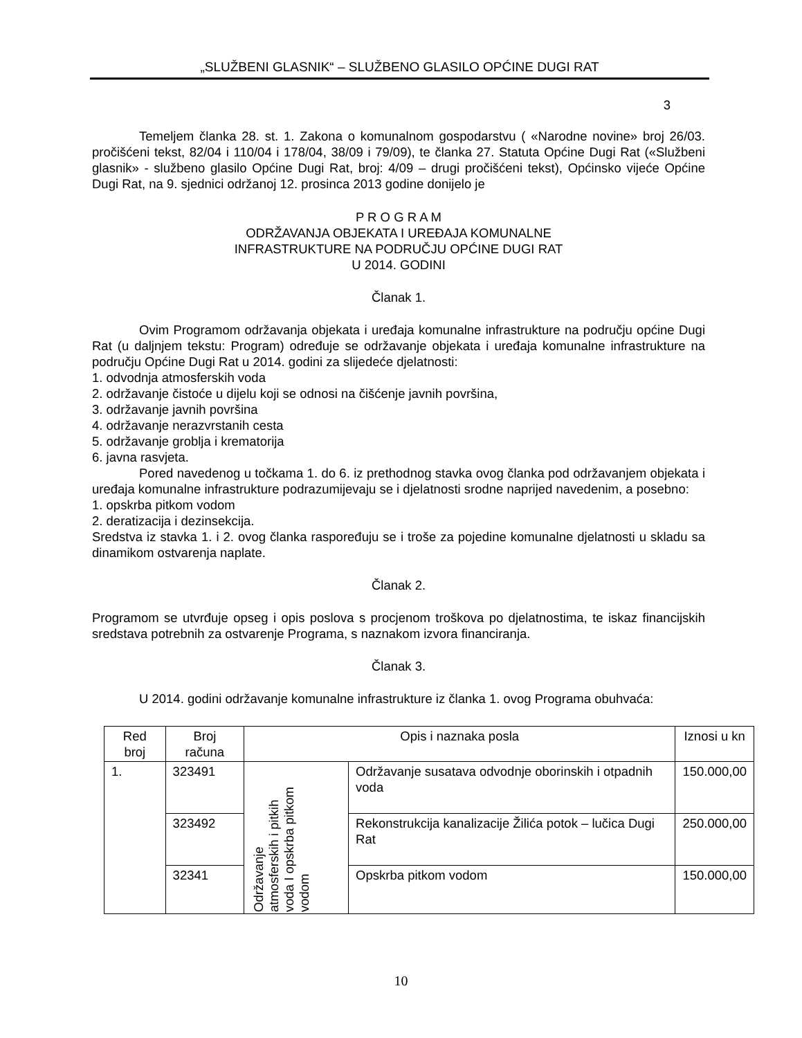„SLUŽBENI GLASNIK“ – SLUŽBENO GLASILO OPĆINE DUGI RAT
3
Temeljem članka 28. st. 1. Zakona o komunalnom gospodarstvu ( «Narodne novine» broj 26/03. pročišćeni tekst, 82/04 i 110/04 i 178/04, 38/09 i 79/09), te članka 27. Statuta Općine Dugi Rat («Službeni glasnik» - službeno glasilo Općine Dugi Rat, broj: 4/09 – drugi pročišćeni tekst), Općinsko vijeće Općine Dugi Rat, na 9. sjednici održanoj 12. prosinca 2013 godine donijelo je
P R O G R A M
ODRŽAVANJA OBJEKATA I UREĐAJA KOMUNALNE
INFRASTRUKTURE NA PODRUČJU OPĆINE DUGI RAT
U 2014. GODINI
Članak 1.
Ovim Programom održavanja objekata i uređaja komunalne infrastrukture na području općine Dugi Rat (u daljnjem tekstu: Program) određuje se održavanje objekata i uređaja komunalne infrastrukture na području Općine Dugi Rat u 2014. godini za slijedeće djelatnosti:
1. odvodnja atmosferskih voda
2. održavanje čistoće u dijelu koji se odnosi na čišćenje javnih površina,
3. održavanje javnih površina
4. održavanje nerazvrstanih cesta
5. održavanje groblja i krematorija
6. javna rasvjeta.
Pored navedenog u točkama 1. do 6. iz prethodnog stavka ovog članka pod održavanjem objekata i uređaja komunalne infrastrukture podrazumijevaju se i djelatnosti srodne naprijed navedenim, a posebno:
1. opskrba pitkom vodom
2. deratizacija i dezinsekcija.
Sredstva iz stavka 1. i 2. ovog članka raspoređuju se i troše za pojedine komunalne djelatnosti u skladu sa dinamikom ostvarenja naplate.
Članak 2.
Programom se utvrđuje opseg i opis poslova s procjenom troškova po djelatnostima, te iskaz financijskih sredstava potrebnih za ostvarenje Programa, s naznakom izvora financiranja.
Članak 3.
U 2014. godini održavanje komunalne infrastrukture iz članka 1. ovog Programa obuhvaća:
| Red broj | Broj računa | Opis i naznaka posla | | Iznosi u kn |
| --- | --- | --- | --- | --- |
| 1. | 323491 | Održavanje atmosferskih i pitkih voda I opskrba pitkom vodom | Održavanje susatava odvodnje oborinskih i otpadnih voda | 150.000,00 |
| | 323492 | | Rekonstrukcija kanalizacije Žilića potok – lučica Dugi Rat | 250.000,00 |
| | 32341 | | Opskrba pitkom vodom | 150.000,00 |
10